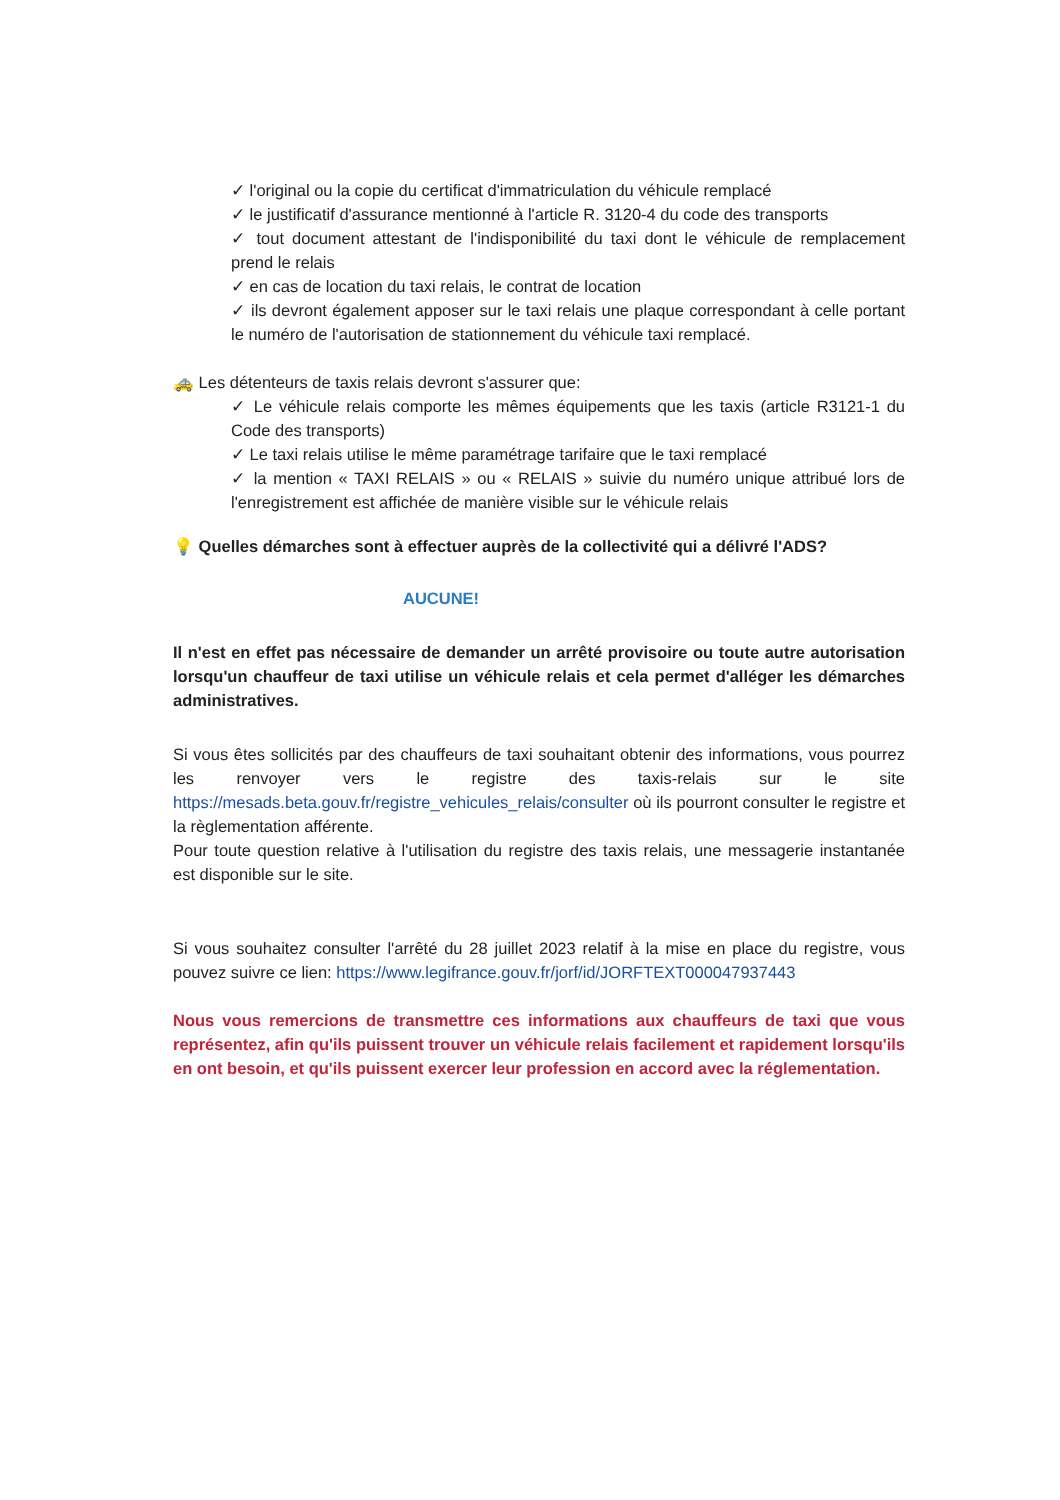✓ l'original ou la copie du certificat d'immatriculation du véhicule remplacé
✓ le justificatif d'assurance mentionné à l'article R. 3120-4 du code des transports
✓ tout document attestant de l'indisponibilité du taxi dont le véhicule de remplacement prend le relais
✓ en cas de location du taxi relais, le contrat de location
✓ ils devront également apposer sur le taxi relais une plaque correspondant à celle portant le numéro de l'autorisation de stationnement du véhicule taxi remplacé.
🚕 Les détenteurs de taxis relais devront s'assurer que:
✓ Le véhicule relais comporte les mêmes équipements que les taxis (article R3121-1 du Code des transports)
✓ Le taxi relais utilise le même paramétrage tarifaire que le taxi remplacé
✓ la mention « TAXI RELAIS » ou « RELAIS » suivie du numéro unique attribué lors de l'enregistrement est affichée de manière visible sur le véhicule relais
💡 Quelles démarches sont à effectuer auprès de la collectivité qui a délivré l'ADS?
AUCUNE!
Il n'est en effet pas nécessaire de demander un arrêté provisoire ou toute autre autorisation lorsqu'un chauffeur de taxi utilise un véhicule relais et cela permet d'alléger les démarches administratives.
Si vous êtes sollicités par des chauffeurs de taxi souhaitant obtenir des informations, vous pourrez les renvoyer vers le registre des taxis-relais sur le site https://mesads.beta.gouv.fr/registre_vehicules_relais/consulter où ils pourront consulter le registre et la règlementation afférente.
Pour toute question relative à l'utilisation du registre des taxis relais, une messagerie instantanée est disponible sur le site.
Si vous souhaitez consulter l'arrêté du 28 juillet 2023 relatif à la mise en place du registre, vous pouvez suivre ce lien: https://www.legifrance.gouv.fr/jorf/id/JORFTEXT000047937443
Nous vous remercions de transmettre ces informations aux chauffeurs de taxi que vous représentez, afin qu'ils puissent trouver un véhicule relais facilement et rapidement lorsqu'ils en ont besoin, et qu'ils puissent exercer leur profession en accord avec la réglementation.